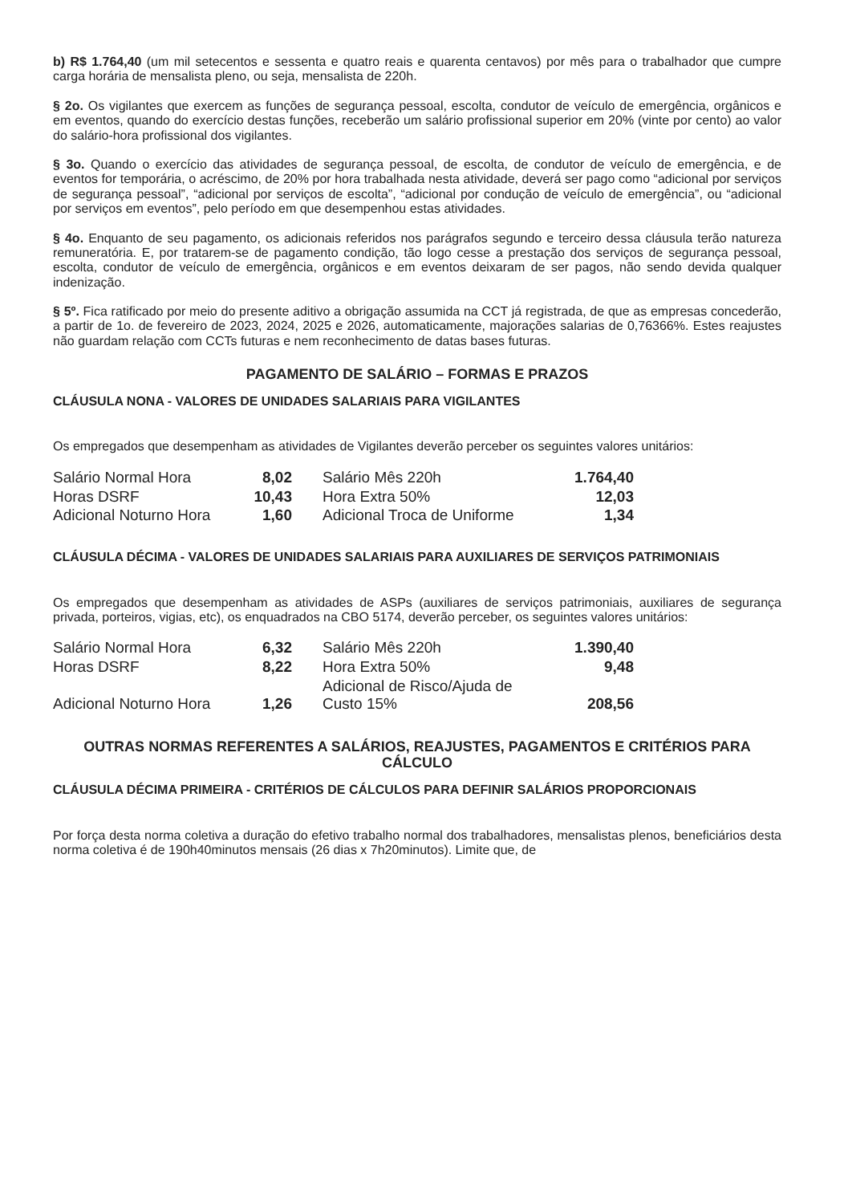b) R$ 1.764,40 (um mil setecentos e sessenta e quatro reais e quarenta centavos) por mês para o trabalhador que cumpre carga horária de mensalista pleno, ou seja, mensalista de 220h.
§ 2o. Os vigilantes que exercem as funções de segurança pessoal, escolta, condutor de veículo de emergência, orgânicos e em eventos, quando do exercício destas funções, receberão um salário profissional superior em 20% (vinte por cento) ao valor do salário-hora profissional dos vigilantes.
§ 3o. Quando o exercício das atividades de segurança pessoal, de escolta, de condutor de veículo de emergência, e de eventos for temporária, o acréscimo, de 20% por hora trabalhada nesta atividade, deverá ser pago como “adicional por serviços de segurança pessoal”, “adicional por serviços de escolta”, “adicional por condução de veículo de emergência”, ou “adicional por serviços em eventos”, pelo período em que desempenhou estas atividades.
§ 4o. Enquanto de seu pagamento, os adicionais referidos nos parágrafos segundo e terceiro dessa cláusula terão natureza remuneratória. E, por tratarem-se de pagamento condição, tão logo cesse a prestação dos serviços de segurança pessoal, escolta, condutor de veículo de emergência, orgânicos e em eventos deixaram de ser pagos, não sendo devida qualquer indenização.
§ 5º. Fica ratificado por meio do presente aditivo a obrigação assumida na CCT já registrada, de que as empresas concederão, a partir de 1o. de fevereiro de 2023, 2024, 2025 e 2026, automaticamente, majorações salarias de 0,76366%. Estes reajustes não guardam relação com CCTs futuras e nem reconhecimento de datas bases futuras.
PAGAMENTO DE SALÁRIO – FORMAS E PRAZOS
CLÁUSULA NONA - VALORES DE UNIDADES SALARIAIS PARA VIGILANTES
Os empregados que desempenham as atividades de Vigilantes deverão perceber os seguintes valores unitários:
| Salário Normal Hora | 8,02 | Salário Mês 220h | 1.764,40 |
| Horas DSRF | 10,43 | Hora Extra 50% | 12,03 |
| Adicional Noturno Hora | 1,60 | Adicional Troca de Uniforme | 1,34 |
CLÁUSULA DÉCIMA - VALORES DE UNIDADES SALARIAIS PARA AUXILIARES DE SERVIÇOS PATRIMONIAIS
Os empregados que desempenham as atividades de ASPs (auxiliares de serviços patrimoniais, auxiliares de segurança privada, porteiros, vigias, etc), os enquadrados na CBO 5174, deverão perceber, os seguintes valores unitários:
| Salário Normal Hora | 6,32 | Salário Mês 220h | 1.390,40 |
| Horas DSRF | 8,22 | Hora Extra 50% | 9,48 |
| Adicional Noturno Hora | 1,26 | Adicional de Risco/Ajuda de Custo 15% | 208,56 |
OUTRAS NORMAS REFERENTES A SALÁRIOS, REAJUSTES, PAGAMENTOS E CRITÉRIOS PARA CÁLCULO
CLÁUSULA DÉCIMA PRIMEIRA - CRITÉRIOS DE CÁLCULOS PARA DEFINIR SALÁRIOS PROPORCIONAIS
Por força desta norma coletiva a duração do efetivo trabalho normal dos trabalhadores, mensalistas plenos, beneficiários desta norma coletiva é de 190h40minutos mensais (26 dias x 7h20minutos). Limite que, de